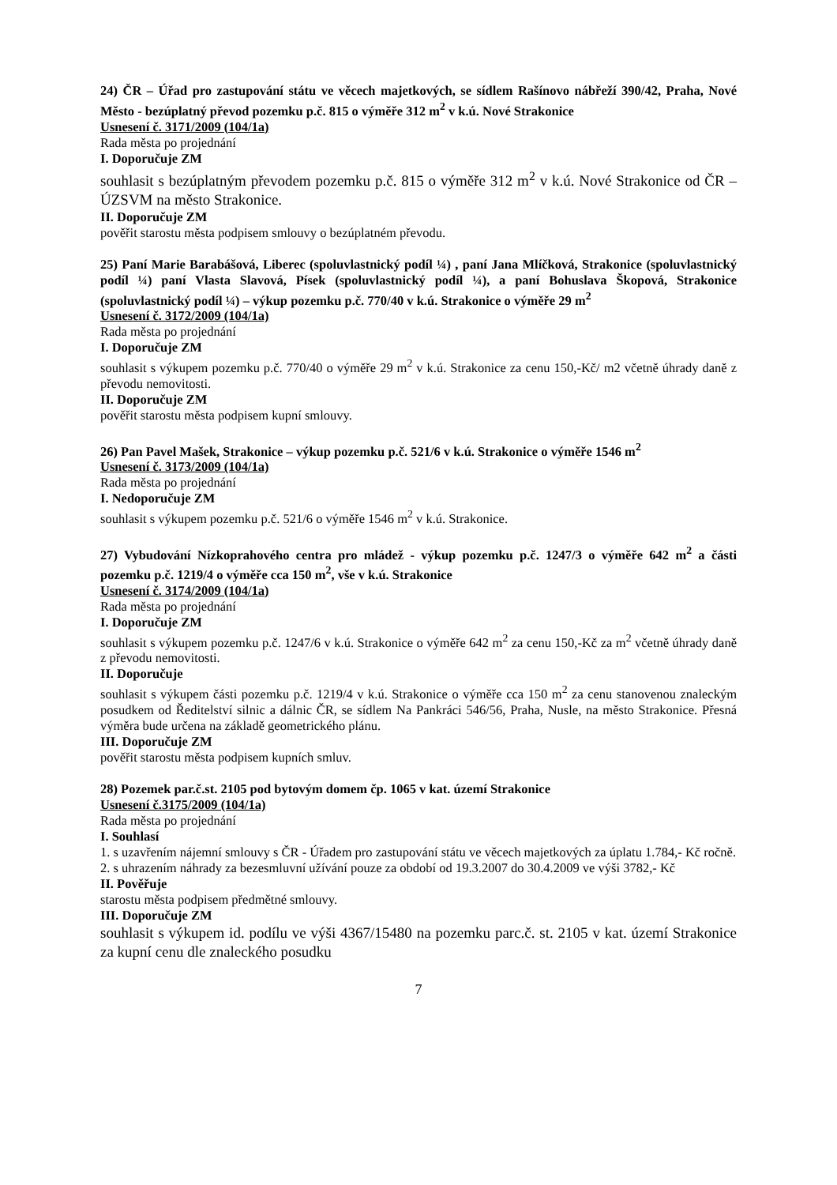24) ČR – Úřad pro zastupování státu ve věcech majetkových, se sídlem Rašínovo nábřeží 390/42, Praha, Nové Město - bezúplatný převod pozemku p.č. 815 o výměře 312 m<sup>2</sup> v k.ú. Nové Strakonice
Usnesení č. 3171/2009 (104/1a)
Rada města po projednání
I. Doporučuje ZM
souhlasit s bezúplatným převodem pozemku p.č. 815 o výměře 312 m<sup>2</sup> v k.ú. Nové Strakonice od ČR – ÚZSVM na město Strakonice.
II. Doporučuje ZM
pověřit starostu města podpisem smlouvy o bezúplatném převodu.
25) Paní Marie Barabášová, Liberec (spoluvlastnický podíl ¼) , paní Jana Mlíčková, Strakonice (spoluvlastnický podíl ¼) paní Vlasta Slavová, Písek (spoluvlastnický podíl ¼), a paní Bohuslava Škopová, Strakonice (spoluvlastnický podíl ¼) – výkup pozemku p.č. 770/40 v k.ú. Strakonice o výměře 29 m<sup>2</sup>
Usnesení č. 3172/2009 (104/1a)
Rada města po projednání
I. Doporučuje ZM
souhlasit s výkupem pozemku p.č. 770/40 o výměře 29 m<sup>2</sup> v k.ú. Strakonice za cenu 150,-Kč/ m2 včetně úhrady daně z převodu nemovitosti.
II. Doporučuje ZM
pověřit starostu města podpisem kupní smlouvy.
26) Pan Pavel Mašek, Strakonice – výkup pozemku p.č. 521/6 v k.ú. Strakonice o výměře 1546 m<sup>2</sup>
Usnesení č. 3173/2009 (104/1a)
Rada města po projednání
I. Nedoporučuje ZM
souhlasit s výkupem pozemku p.č. 521/6 o výměře 1546 m<sup>2</sup> v k.ú. Strakonice.
27) Vybudování Nízkoprahového centra pro mládež - výkup pozemku p.č. 1247/3 o výměře 642 m<sup>2</sup> a části pozemku p.č. 1219/4 o výměře cca 150 m<sup>2</sup>, vše v k.ú. Strakonice
Usnesení č. 3174/2009 (104/1a)
Rada města po projednání
I. Doporučuje ZM
souhlasit s výkupem pozemku p.č. 1247/6 v k.ú. Strakonice o výměře 642 m<sup>2</sup> za cenu 150,-Kč za m<sup>2</sup> včetně úhrady daně z převodu nemovitosti.
II. Doporučuje
souhlasit s výkupem části pozemku p.č. 1219/4 v k.ú. Strakonice o výměře cca 150 m<sup>2</sup> za cenu stanovenou znaleckým posudkem od Ředitelství silnic a dálnic ČR, se sídlem Na Pankráci 546/56, Praha, Nusle, na město Strakonice. Přesná výměra bude určena na základě geometrického plánu.
III. Doporučuje ZM
pověřit starostu města podpisem kupních smluv.
28) Pozemek par.č.st. 2105 pod bytovým domem čp. 1065 v kat. území Strakonice
Usnesení č.3175/2009 (104/1a)
Rada města po projednání
I. Souhlasí
1. s uzavřením nájemní smlouvy s ČR - Úřadem pro zastupování státu ve věcech majetkových za úplatu 1.784,- Kč ročně.
2. s uhrazením náhrady za bezesmluvní užívání pouze za období od 19.3.2007 do 30.4.2009 ve výši 3782,- Kč
II. Pověřuje
starostu města podpisem předmětné smlouvy.
III. Doporučuje ZM
souhlasit s výkupem id. podílu ve výši 4367/15480 na pozemku parc.č. st. 2105 v kat. území Strakonice za kupní cenu dle znaleckého posudku
7